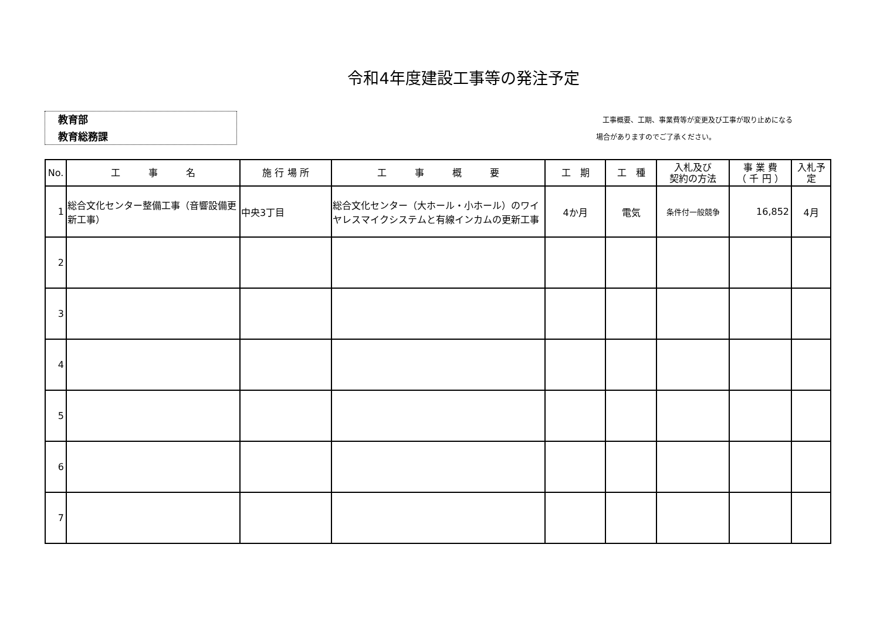令和4年度建設工事等の発注予定
教育部
教育総務課
工事概要、工期、事業費等が変更及び工事が取り止めになる
場合がありますのでご了承ください。
| No. | 工 事 名 | 施 行 場 所 | 工 事 概 要 | 工 期 | 工 種 | 入札及び 契約の方法 | 事 業 費 （ 千 円 ） | 入札予定 |
| --- | --- | --- | --- | --- | --- | --- | --- | --- |
| 1 | 総合文化センター整備工事（音響設備更新工事） | 中央3丁目 | 総合文化センター（大ホール・小ホール）のワイヤレスマイクシステムと有線インカムの更新工事 | 4か月 | 電気 | 条件付一般競争 | 16,852 | 4月 |
| 2 | | | | | | | | |
| 3 | | | | | | | | |
| 4 | | | | | | | | |
| 5 | | | | | | | | |
| 6 | | | | | | | | |
| 7 | | | | | | | | |